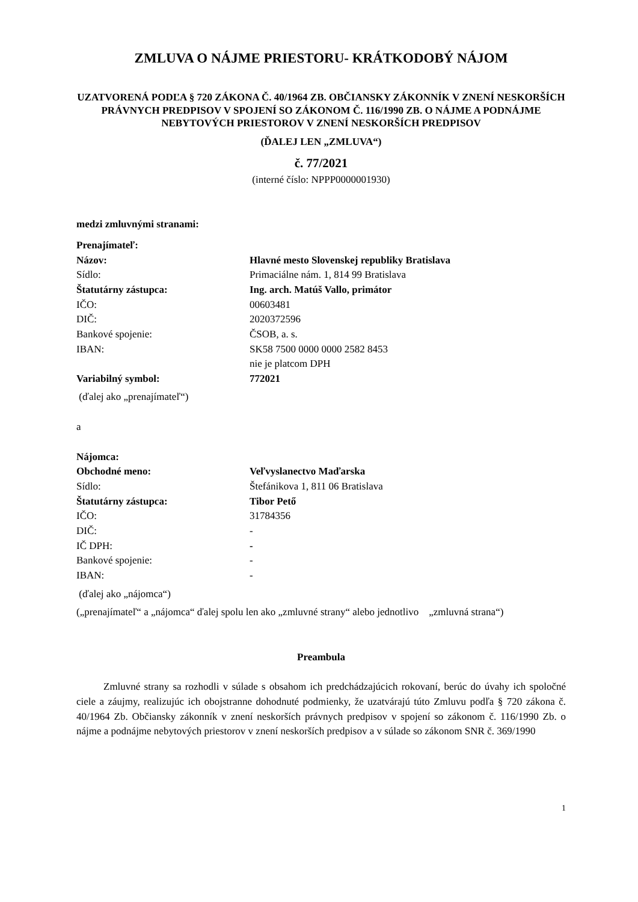ZMLUVA O NÁJME PRIESTORU- KRÁTKODOBÝ NÁJOM
UZATVORENÁ PODĽA § 720 ZÁKONA Č. 40/1964 ZB. OBČIANSKY ZÁKONNÍK V ZNENÍ NESKORŠÍCH PRÁVNYCH PREDPISOV V SPOJENÍ SO ZÁKONOM Č. 116/1990 ZB. O NÁJME A PODNÁJME NEBYTOVÝCH PRIESTOROV V ZNENÍ NESKORŠÍCH PREDPISOV
(ĎALEJ LEN „ZMLUVA“)
č. 77/2021
(interné číslo: NPPP0000001930)
medzi zmluvnými stranami:
Prenajímateľ:
| Názov: | Hlavné mesto Slovenskej republiky Bratislava |
| Sídlo: | Primaciálne nám. 1, 814 99 Bratislava |
| Štatutárny zástupca: | Ing. arch. Matúš Vallo, primátor |
| IČO: | 00603481 |
| DIČ: | 2020372596 |
| Bankové spojenie: | ČSOB, a. s. |
| IBAN: | SK58 7500 0000 0000 2582 8453 nie je platcom DPH |
| Variabilný symbol: | 772021 |
(ďalej ako „prenajímateľ“)
a
Nájomca:
| Obchodné meno: | Veľvyslanectvo Maďarska |
| Sídlo: | Štefánikova 1, 811 06 Bratislava |
| Štatutárny zástupca: | Tibor Pető |
| IČO: | 31784356 |
| DIČ: | - |
| IČ DPH: | - |
| Bankové spojenie: | - |
| IBAN: | - |
(ďalej ako „nájomca“)
(„prenajímateľ“ a „nájomca“ ďalej spolu len ako „zmluvné strany“ alebo jednotlivo „zmluvná strana“)
Preambula
Zmluvné strany sa rozhodli v súlade s obsahom ich predchádzajúcich rokovaní, berúc do úvahy ich spoločné ciele a záujmy, realizujúc ich obojstranne dohodnuté podmienky, že uzatvárajú túto Zmluvu podľa § 720 zákona č. 40/1964 Zb. Občiansky zákonník v znení neskorších právnych predpisov v spojení so zákonom č. 116/1990 Zb. o nájme a podnájme nebytových priestorov v znení neskorších predpisov a v súlade so zákonom SNR č. 369/1990
1